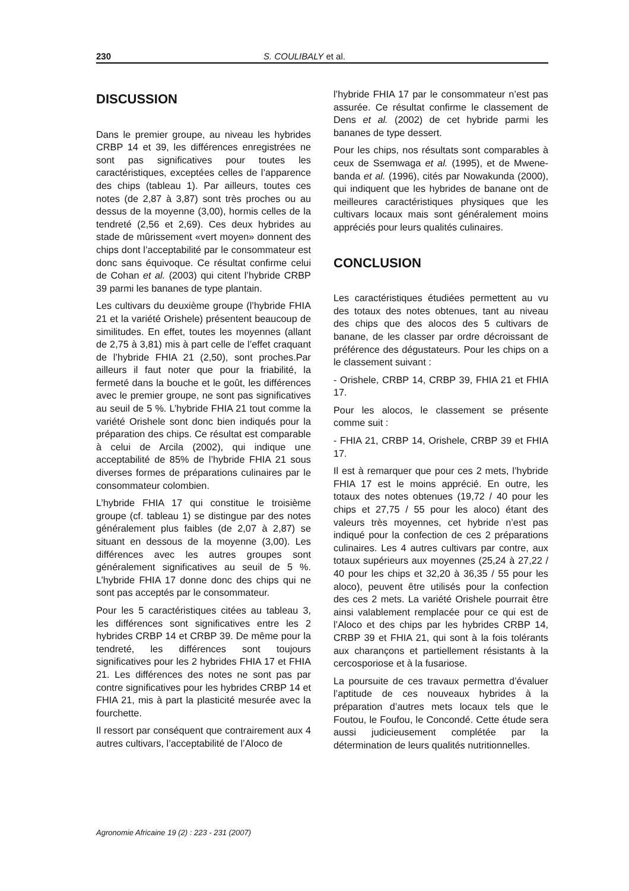230 S. COULIBALY et al.
DISCUSSION
Dans le premier groupe, au niveau les hybrides CRBP 14 et 39, les différences enregistrées ne sont pas significatives pour toutes les caractéristiques, exceptées celles de l’apparence des chips (tableau 1). Par ailleurs, toutes ces notes (de 2,87 à 3,87) sont très proches ou au dessus de la moyenne (3,00), hormis celles de la tendreté (2,56 et 2,69). Ces deux hybrides au stade de mûrissement «vert moyen» donnent des chips dont l’acceptabilité par le consommateur est donc sans équivoque. Ce résultat confirme celui de Cohan et al. (2003) qui citent l’hybride CRBP 39 parmi les bananes de type plantain.
Les cultivars du deuxième groupe (l’hybride FHIA 21 et la variété Orishele) présentent beaucoup de similitudes. En effet, toutes les moyennes (allant de 2,75 à 3,81) mis à part celle de l’effet craquant de l’hybride FHIA 21 (2,50), sont proches.Par ailleurs il faut noter que pour la friabilité, la fermeté dans la bouche et le goût, les différences avec le premier groupe, ne sont pas significatives au seuil de 5 %. L’hybride FHIA 21 tout comme la variété Orishele sont donc bien indiqués pour la préparation des chips. Ce résultat est comparable à celui de Arcila (2002), qui indique une acceptabilité de 85% de l’hybride FHIA 21 sous diverses formes de préparations culinaires par le consommateur colombien.
L’hybride FHIA 17 qui constitue le troisième groupe (cf. tableau 1) se distingue par des notes généralement plus faibles (de 2,07 à 2,87) se situant en dessous de la moyenne (3,00). Les différences avec les autres groupes sont généralement significatives au seuil de 5 %. L’hybride FHIA 17 donne donc des chips qui ne sont pas acceptés par le consommateur.
Pour les 5 caractéristiques citées au tableau 3, les différences sont significatives entre les 2 hybrides CRBP 14 et CRBP 39. De même pour la tendreté, les différences sont toujours significatives pour les 2 hybrides FHIA 17 et FHIA 21. Les différences des notes ne sont pas par contre significatives pour les hybrides CRBP 14 et FHIA 21, mis à part la plasticité mesurée avec la fourchette.
Il ressort par conséquent que contrairement aux 4 autres cultivars, l’acceptabilité de l’Aloco de
l’hybride FHIA 17 par le consommateur n’est pas assurée. Ce résultat confirme le classement de Dens et al. (2002) de cet hybride parmi les bananes de type dessert.
Pour les chips, nos résultats sont comparables à ceux de Ssemwaga et al. (1995), et de Mwene-banda et al. (1996), cités par Nowakunda (2000), qui indiquent que les hybrides de banane ont de meilleures caractéristiques physiques que les cultivars locaux mais sont généralement moins appréciés pour leurs qualités culinaires.
CONCLUSION
Les caractéristiques étudiées permettent au vu des totaux des notes obtenues, tant au niveau des chips que des alocos des 5 cultivars de banane, de les classer par ordre décroissant de préférence des dégustateurs. Pour les chips on a le classement suivant :
- Orishele, CRBP 14, CRBP 39, FHIA 21 et FHIA 17.
Pour les alocos, le classement se présente comme suit :
- FHIA 21, CRBP 14, Orishele, CRBP 39 et FHIA 17.
Il est à remarquer que pour ces 2 mets, l’hybride FHIA 17 est le moins apprécié. En outre, les totaux des notes obtenues (19,72 / 40 pour les chips et 27,75 / 55 pour les aloco) étant des valeurs très moyennes, cet hybride n’est pas indiqué pour la confection de ces 2 préparations culinaires. Les 4 autres cultivars par contre, aux totaux supérieurs aux moyennes (25,24 à 27,22 / 40 pour les chips et 32,20 à 36,35 / 55 pour les aloco), peuvent être utilisés pour la confection des ces 2 mets. La variété Orishele pourrait être ainsi valablement remplacée pour ce qui est de l’Aloco et des chips par les hybrides CRBP 14, CRBP 39 et FHIA 21, qui sont à la fois tolérants aux charançons et partiellement résistants à la cercosporiose et à la fusariose.
La poursuite de ces travaux permettra d’évaluer l’aptitude de ces nouveaux hybrides à la préparation d’autres mets locaux tels que le Foutou, le Foufou, le Concondé. Cette étude sera aussi judicieusement complétée par la détermination de leurs qualités nutritionnelles.
Agronomie Africaine 19 (2) : 223 - 231 (2007)